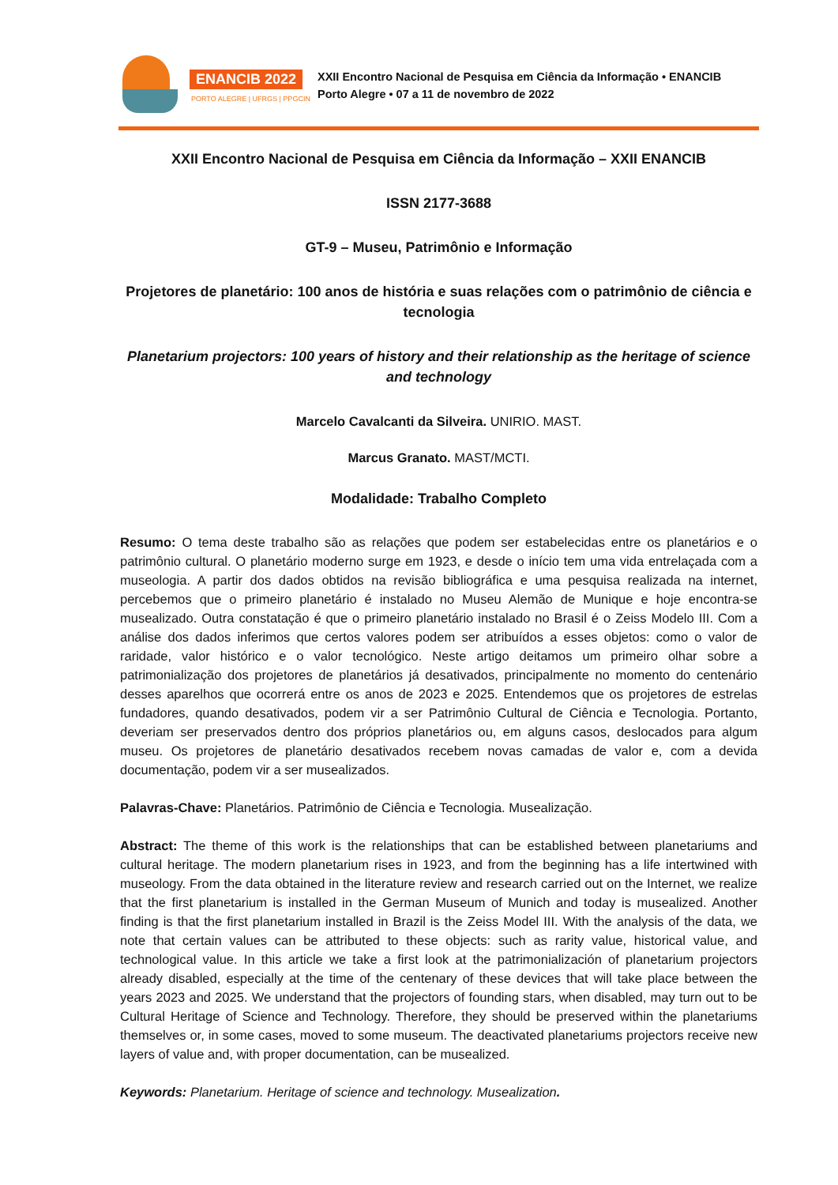ENANCIB 2022
PORTO ALEGRE | UFRGS | PPGCIN
XXII Encontro Nacional de Pesquisa em Ciência da Informação • ENANCIB
Porto Alegre • 07 a 11 de novembro de 2022
XXII Encontro Nacional de Pesquisa em Ciência da Informação – XXII ENANCIB
ISSN 2177-3688
GT-9 – Museu, Patrimônio e Informação
Projetores de planetário: 100 anos de história e suas relações com o patrimônio de ciência e tecnologia
Planetarium projectors: 100 years of history and their relationship as the heritage of science and technology
Marcelo Cavalcanti da Silveira. UNIRIO. MAST.
Marcus Granato. MAST/MCTI.
Modalidade: Trabalho Completo
Resumo: O tema deste trabalho são as relações que podem ser estabelecidas entre os planetários e o patrimônio cultural. O planetário moderno surge em 1923, e desde o início tem uma vida entrelaçada com a museologia. A partir dos dados obtidos na revisão bibliográfica e uma pesquisa realizada na internet, percebemos que o primeiro planetário é instalado no Museu Alemão de Munique e hoje encontra-se musealizado. Outra constatação é que o primeiro planetário instalado no Brasil é o Zeiss Modelo III. Com a análise dos dados inferimos que certos valores podem ser atribuídos a esses objetos: como o valor de raridade, valor histórico e o valor tecnológico. Neste artigo deitamos um primeiro olhar sobre a patrimonialização dos projetores de planetários já desativados, principalmente no momento do centenário desses aparelhos que ocorrerá entre os anos de 2023 e 2025. Entendemos que os projetores de estrelas fundadores, quando desativados, podem vir a ser Patrimônio Cultural de Ciência e Tecnologia. Portanto, deveriam ser preservados dentro dos próprios planetários ou, em alguns casos, deslocados para algum museu. Os projetores de planetário desativados recebem novas camadas de valor e, com a devida documentação, podem vir a ser musealizados.
Palavras-Chave: Planetários. Patrimônio de Ciência e Tecnologia. Musealização.
Abstract: The theme of this work is the relationships that can be established between planetariums and cultural heritage. The modern planetarium rises in 1923, and from the beginning has a life intertwined with museology. From the data obtained in the literature review and research carried out on the Internet, we realize that the first planetarium is installed in the German Museum of Munich and today is musealized. Another finding is that the first planetarium installed in Brazil is the Zeiss Model III. With the analysis of the data, we note that certain values can be attributed to these objects: such as rarity value, historical value, and technological value. In this article we take a first look at the patrimonialización of planetarium projectors already disabled, especially at the time of the centenary of these devices that will take place between the years 2023 and 2025. We understand that the projectors of founding stars, when disabled, may turn out to be Cultural Heritage of Science and Technology. Therefore, they should be preserved within the planetariums themselves or, in some cases, moved to some museum. The deactivated planetariums projectors receive new layers of value and, with proper documentation, can be musealized.
Keywords: Planetarium. Heritage of science and technology. Musealization.